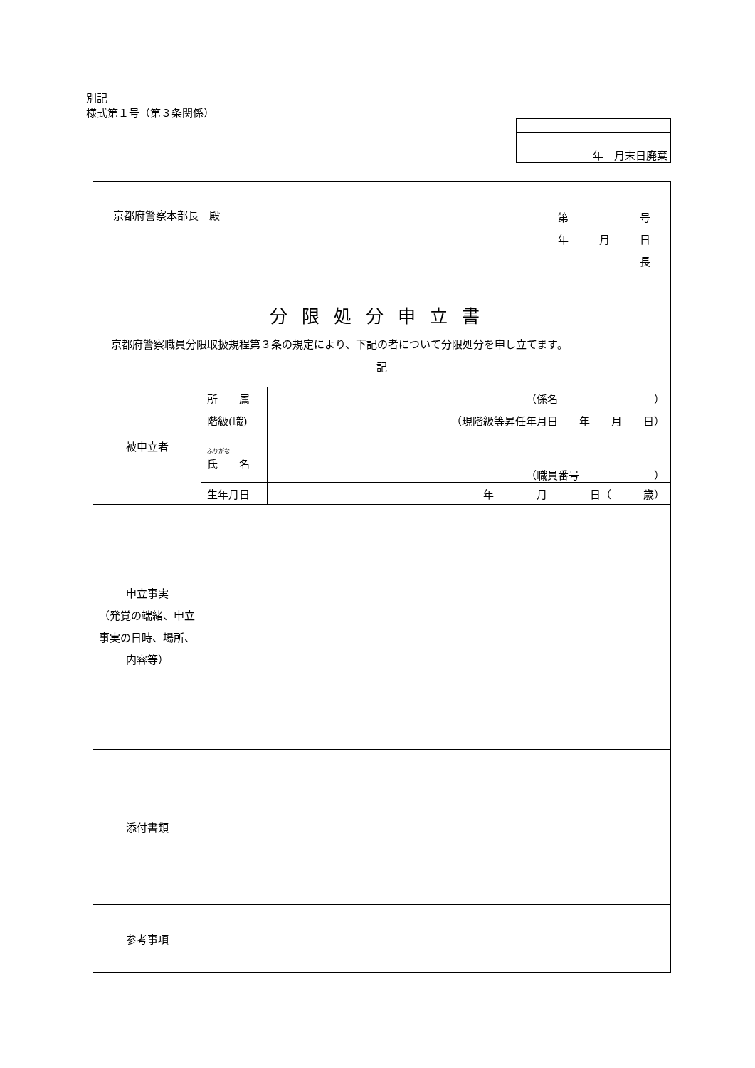別記
様式第１号（第３条関係）
| 年 月末日廃棄 |
| 京都府警察本部長 殿 第 号 年 月 日 長 分限処分申立書 京都府警察職員分限取扱規程第３条の規定により、下記の者について分限処分を申し立てます。 記 | | |
| 被申立者 | 所 属 | （係名 ） |
| | 階級(職) | （現階級等昇任年月日 年 月 日） |
| | ふりがな 氏 名 | （職員番号 ） |
| | 生年月日 | 年 月 日（ 歳） |
| 申立事実 （発覚の端緒、申立事実の日時、場所、内容等） | | |
| 添付書類 | | |
| 参考事項 | | |